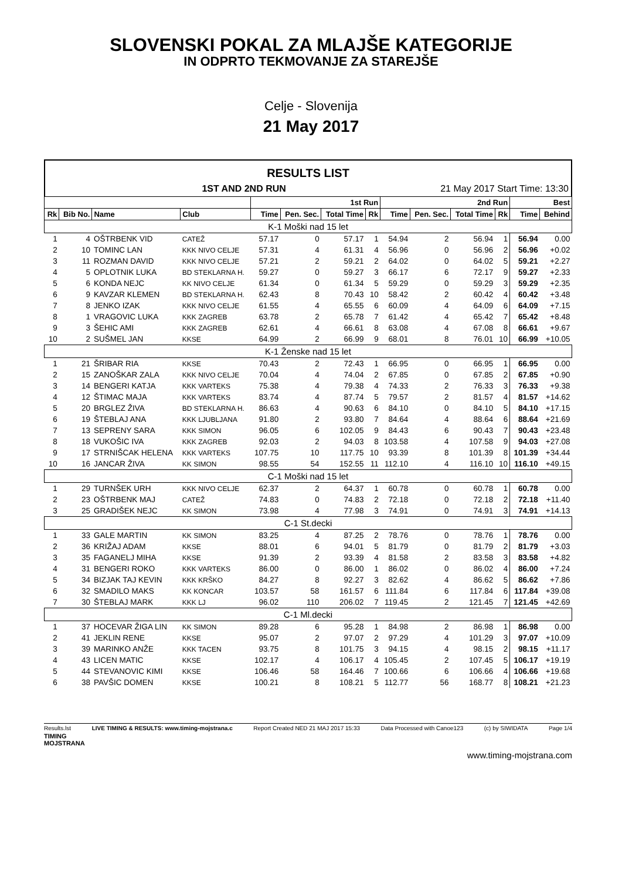SLOVENSKI POKAL ZA MLAJŠE KATEGORIJE
IN ODPRTO TEKMOVANJE ZA STAREJŠE
Celje - Slovenija
21 May 2017
RESULTS LIST
1ST AND 2ND RUN 21 May 2017 Start Time: 13:30
| | | | | 1st Run | | | | 2nd Run | | | | Best | |
| --- | --- | --- | --- | --- | --- | --- | --- | --- | --- | --- | --- | --- | --- |
| Rk | Bib No. | Name | Club | Time | Pen. Sec. | Total Time | Rk | Time | Pen. Sec. | Total Time | Rk | Time | Behind |
| K-1 Moški nad 15 let | | | | | | | | | | | | | |
| 1 | 4 | OŠTRBENK VID | CATEŽ | 57.17 | 0 | 57.17 | 1 | 54.94 | 2 | 56.94 | 1 | 56.94 | 0.00 |
| 2 | 10 | TOMINC LAN | KKK NIVO CELJE | 57.31 | 4 | 61.31 | 4 | 56.96 | 0 | 56.96 | 2 | 56.96 | +0.02 |
| 3 | 11 | ROZMAN DAVID | KKK NIVO CELJE | 57.21 | 2 | 59.21 | 2 | 64.02 | 0 | 64.02 | 5 | 59.21 | +2.27 |
| 4 | 5 | OPLOTNIK LUKA | BD STEKLARNA H. | 59.27 | 0 | 59.27 | 3 | 66.17 | 6 | 72.17 | 9 | 59.27 | +2.33 |
| 5 | 6 | KONDA NEJC | KK NIVO CELJE | 61.34 | 0 | 61.34 | 5 | 59.29 | 0 | 59.29 | 3 | 59.29 | +2.35 |
| 6 | 9 | KAVZAR KLEMEN | BD STEKLARNA H. | 62.43 | 8 | 70.43 | 10 | 58.42 | 2 | 60.42 | 4 | 60.42 | +3.48 |
| 7 | 8 | JENKO IZAK | KKK NIVO CELJE | 61.55 | 4 | 65.55 | 6 | 60.09 | 4 | 64.09 | 6 | 64.09 | +7.15 |
| 8 | 1 | VRAGOVIC LUKA | KKK ZAGREB | 63.78 | 2 | 65.78 | 7 | 61.42 | 4 | 65.42 | 7 | 65.42 | +8.48 |
| 9 | 3 | ŠEHIC AMI | KKK ZAGREB | 62.61 | 4 | 66.61 | 8 | 63.08 | 4 | 67.08 | 8 | 66.61 | +9.67 |
| 10 | 2 | SUŠMEL JAN | KKSE | 64.99 | 2 | 66.99 | 9 | 68.01 | 8 | 76.01 | 10 | 66.99 | +10.05 |
| K-1 Ženske nad 15 let | | | | | | | | | | | | | |
| 1 | 21 | ŠRIBAR RIA | KKSE | 70.43 | 2 | 72.43 | 1 | 66.95 | 0 | 66.95 | 1 | 66.95 | 0.00 |
| 2 | 15 | ZANOŠKAR ZALA | KKK NIVO CELJE | 70.04 | 4 | 74.04 | 2 | 67.85 | 0 | 67.85 | 2 | 67.85 | +0.90 |
| 3 | 14 | BENGERI KATJA | KKK VARTEKS | 75.38 | 4 | 79.38 | 4 | 74.33 | 2 | 76.33 | 3 | 76.33 | +9.38 |
| 4 | 12 | ŠTIMAC MAJA | KKK VARTEKS | 83.74 | 4 | 87.74 | 5 | 79.57 | 2 | 81.57 | 4 | 81.57 | +14.62 |
| 5 | 20 | BRGLEZ ŽIVA | BD STEKLARNA H. | 86.63 | 4 | 90.63 | 6 | 84.10 | 0 | 84.10 | 5 | 84.10 | +17.15 |
| 6 | 19 | ŠTEBLAJ ANA | KKK LJUBLJANA | 91.80 | 2 | 93.80 | 7 | 84.64 | 4 | 88.64 | 6 | 88.64 | +21.69 |
| 7 | 13 | SEPRENY SARA | KKK SIMON | 96.05 | 6 | 102.05 | 9 | 84.43 | 6 | 90.43 | 7 | 90.43 | +23.48 |
| 8 | 18 | VUKOŠIC IVA | KKK ZAGREB | 92.03 | 2 | 94.03 | 8 | 103.58 | 4 | 107.58 | 9 | 94.03 | +27.08 |
| 9 | 17 | STRNIŠCAK HELENA | KKK VARTEKS | 107.75 | 10 | 117.75 | 10 | 93.39 | 8 | 101.39 | 8 | 101.39 | +34.44 |
| 10 | 16 | JANCAR ŽIVA | KK SIMON | 98.55 | 54 | 152.55 | 11 | 112.10 | 4 | 116.10 | 10 | 116.10 | +49.15 |
| C-1 Moški nad 15 let | | | | | | | | | | | | | |
| 1 | 29 | TURNŠEK URH | KKK NIVO CELJE | 62.37 | 2 | 64.37 | 1 | 60.78 | 0 | 60.78 | 1 | 60.78 | 0.00 |
| 2 | 23 | OŠTRBENK MAJ | CATEŽ | 74.83 | 0 | 74.83 | 2 | 72.18 | 0 | 72.18 | 2 | 72.18 | +11.40 |
| 3 | 25 | GRADIŠEK NEJC | KK SIMON | 73.98 | 4 | 77.98 | 3 | 74.91 | 0 | 74.91 | 3 | 74.91 | +14.13 |
| C-1 St.decki | | | | | | | | | | | | | |
| 1 | 33 | GALE MARTIN | KK SIMON | 83.25 | 4 | 87.25 | 2 | 78.76 | 0 | 78.76 | 1 | 78.76 | 0.00 |
| 2 | 36 | KRIŽAJ ADAM | KKSE | 88.01 | 6 | 94.01 | 5 | 81.79 | 0 | 81.79 | 2 | 81.79 | +3.03 |
| 3 | 35 | FAGANELJ MIHA | KKSE | 91.39 | 2 | 93.39 | 4 | 81.58 | 2 | 83.58 | 3 | 83.58 | +4.82 |
| 4 | 31 | BENGERI ROKO | KKK VARTEKS | 86.00 | 0 | 86.00 | 1 | 86.02 | 0 | 86.02 | 4 | 86.00 | +7.24 |
| 5 | 34 | BIZJAK TAJ KEVIN | KKK KRŠKO | 84.27 | 8 | 92.27 | 3 | 82.62 | 4 | 86.62 | 5 | 86.62 | +7.86 |
| 6 | 32 | SMADILO MAKS | KK KONCAR | 103.57 | 58 | 161.57 | 6 | 111.84 | 6 | 117.84 | 6 | 117.84 | +39.08 |
| 7 | 30 | ŠTEBLAJ MARK | KKK LJ | 96.02 | 110 | 206.02 | 7 | 119.45 | 2 | 121.45 | 7 | 121.45 | +42.69 |
| C-1 Ml.decki | | | | | | | | | | | | | |
| 1 | 37 | HOCEVAR ŽIGA LIN | KK SIMON | 89.28 | 6 | 95.28 | 1 | 84.98 | 2 | 86.98 | 1 | 86.98 | 0.00 |
| 2 | 41 | JEKLIN RENE | KKSE | 95.07 | 2 | 97.07 | 2 | 97.29 | 4 | 101.29 | 3 | 97.07 | +10.09 |
| 3 | 39 | MARINKO ANŽE | KKK TACEN | 93.75 | 8 | 101.75 | 3 | 94.15 | 4 | 98.15 | 2 | 98.15 | +11.17 |
| 4 | 43 | LICEN MATIC | KKSE | 102.17 | 4 | 106.17 | 4 | 105.45 | 2 | 107.45 | 5 | 106.17 | +19.19 |
| 5 | 44 | STEVANOVIC KIMI | KKSE | 106.46 | 58 | 164.46 | 7 | 100.66 | 6 | 106.66 | 4 | 106.66 | +19.68 |
| 6 | 38 | PAVŠIC DOMEN | KKSE | 100.21 | 8 | 108.21 | 5 | 112.77 | 56 | 168.77 | 8 | 108.21 | +21.23 |
Results.lst LIVE TIMING & RESULTS: www.timing-mojstrana.c Report Created NED 21 MAJ 2017 15:33 Data Processed with Canoe123 (c) by SIWIDATA Page 1/4
TIMING
MOJSTRANA
www.timing-mojstrana.com